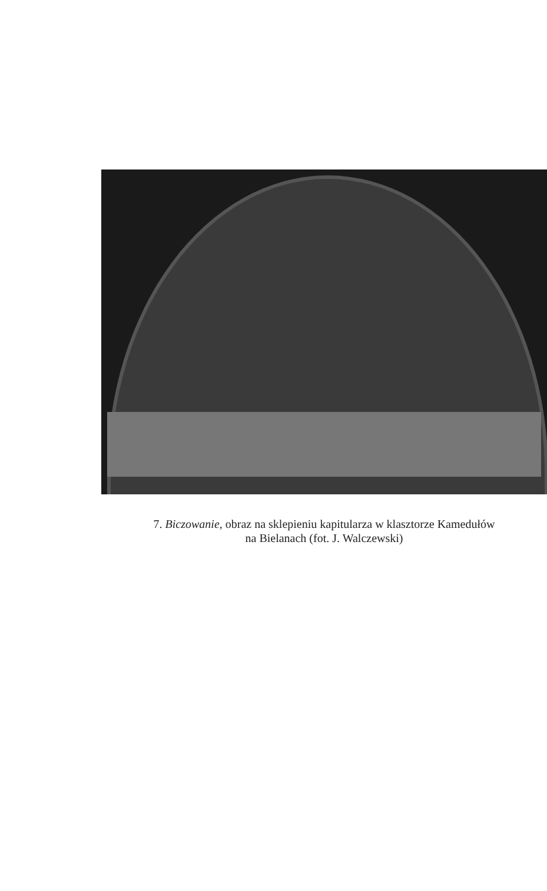7. Biczowanie, obraz na sklepieniu kapitularza w klasztorze Kamedułów
na Bielanach (fot. J. Walczewski)